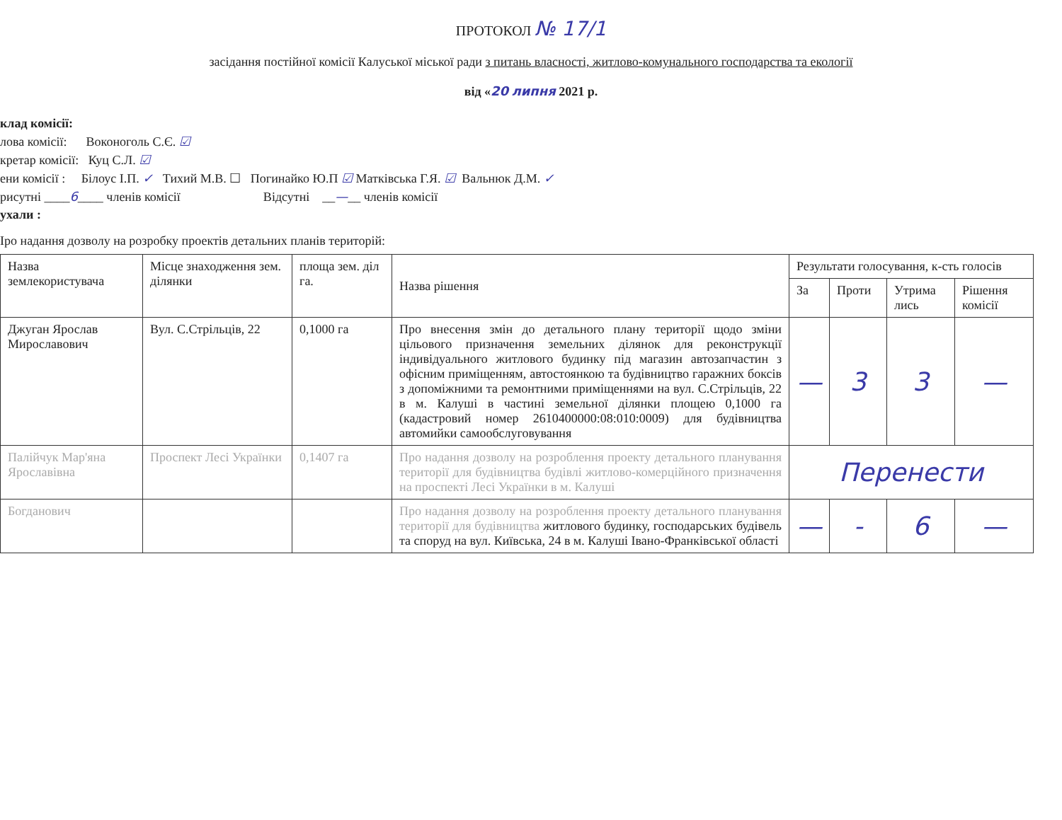ПРОТОКОЛ № 17/1
засідання постійної комісії Калуської міської ради з питань власності, житлово-комунального господарства та екології
від «20 липня 2021 р.
клад комісії:
лова комісії: Воконоголь С.Є. ☑
кретар комісії: Куц С.Л. ☑
ени комісії : Білоус І.П. ✓ Тихий М.В. ☐ Погинайко Ю.П ☑ Матківська Г.Я. ☑ Вальнюк Д.М. ✓
рисутні ____6____ членів комісії Відсутні __—__ членів комісії
ухали :
Іро надання дозволу на розробку проектів детальних планів територій:
| Назва землекористувача | Місце знаходження зем. ділянки | площа зем. діл га. | Назва рішення | Результати голосування, к-сть голосів | | | |
| --- | --- | --- | --- | --- | --- | --- | --- |
| | | | | За | Проти | Утрима лись | Рішення комісії |
| Джуган Ярослав Мирославович | Вул. С.Стрільців, 22 | 0,1000 га | Про внесення змін до детального плану території щодо зміни цільового призначення земельних ділянок для реконструкції індивідуального житлового будинку під магазин автозапчастин з офісним приміщенням, автостоянкою та будівництво гаражних боксів з допоміжними та ремонтними приміщеннями на вул. С.Стрільців, 22 в м. Калуші в частині земельної ділянки площею 0,1000 га (кадастровий номер 2610400000:08:010:0009) для будівництва автомийки самообслуговування | — | 3 | 3 | — |
| Палійчук Мар'яна Ярославівна | Проспект Лесі Українки | 0,1407 га | Про надання дозволу на розроблення проекту детального планування території для будівництва будівлі житлово-комерційного призначення на проспекті Лесі Українки в м. Калуші | Перенести | | | |
| Богданович | | | Про надання дозволу на розроблення проекту детального планування території для будівництва житлового будинку, господарських будівель та споруд на вул. Київська, 24 в м. Калуші Івано-Франківської області | — | - | 6 | — |